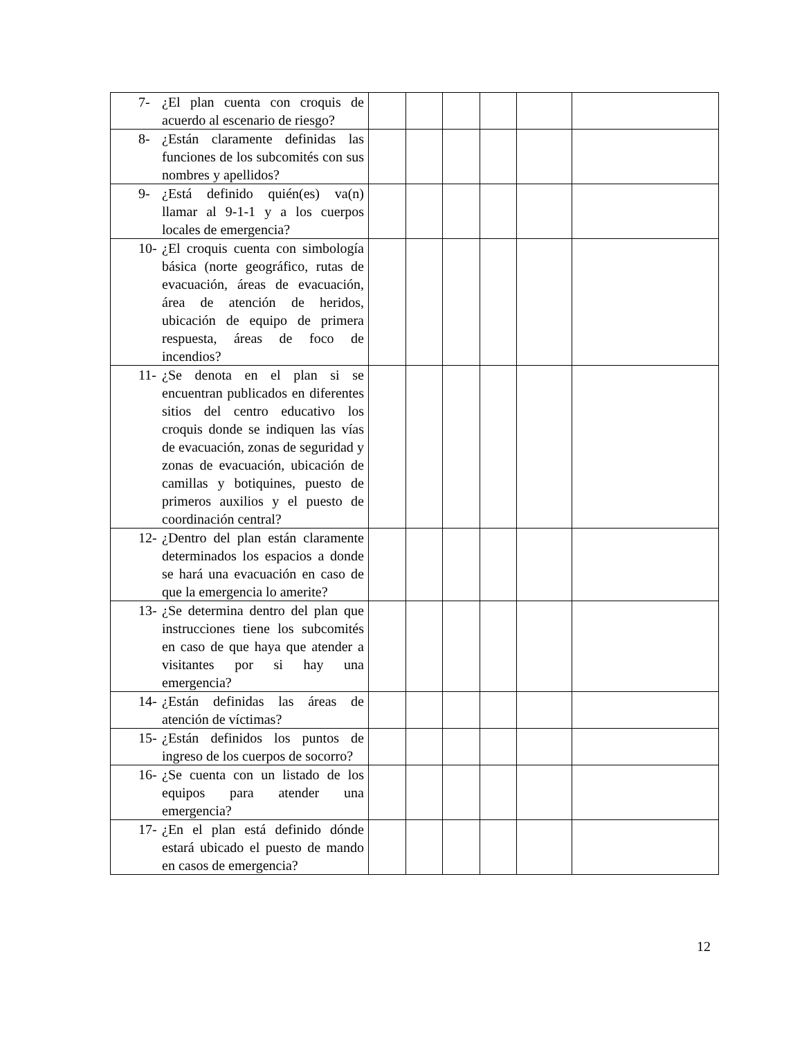| 7- ¿El plan cuenta con croquis de acuerdo al escenario de riesgo? | | | | | | |
| 8- ¿Están claramente definidas las funciones de los subcomités con sus nombres y apellidos? | | | | | | |
| 9- ¿Está definido quién(es) va(n) llamar al 9-1-1 y a los cuerpos locales de emergencia? | | | | | | |
| 10- ¿El croquis cuenta con simbología básica (norte geográfico, rutas de evacuación, áreas de evacuación, área de atención de heridos, ubicación de equipo de primera respuesta, áreas de foco de incendios? | | | | | | |
| 11- ¿Se denota en el plan si se encuentran publicados en diferentes sitios del centro educativo los croquis donde se indiquen las vías de evacuación, zonas de seguridad y zonas de evacuación, ubicación de camillas y botiquines, puesto de primeros auxilios y el puesto de coordinación central? | | | | | | |
| 12- ¿Dentro del plan están claramente determinados los espacios a donde se hará una evacuación en caso de que la emergencia lo amerite? | | | | | | |
| 13- ¿Se determina dentro del plan que instrucciones tiene los subcomités en caso de que haya que atender a visitantes por si hay una emergencia? | | | | | | |
| 14- ¿Están definidas las áreas de atención de víctimas? | | | | | | |
| 15- ¿Están definidos los puntos de ingreso de los cuerpos de socorro? | | | | | | |
| 16- ¿Se cuenta con un listado de los equipos para atender una emergencia? | | | | | | |
| 17- ¿En el plan está definido dónde estará ubicado el puesto de mando en casos de emergencia? | | | | | | |
12